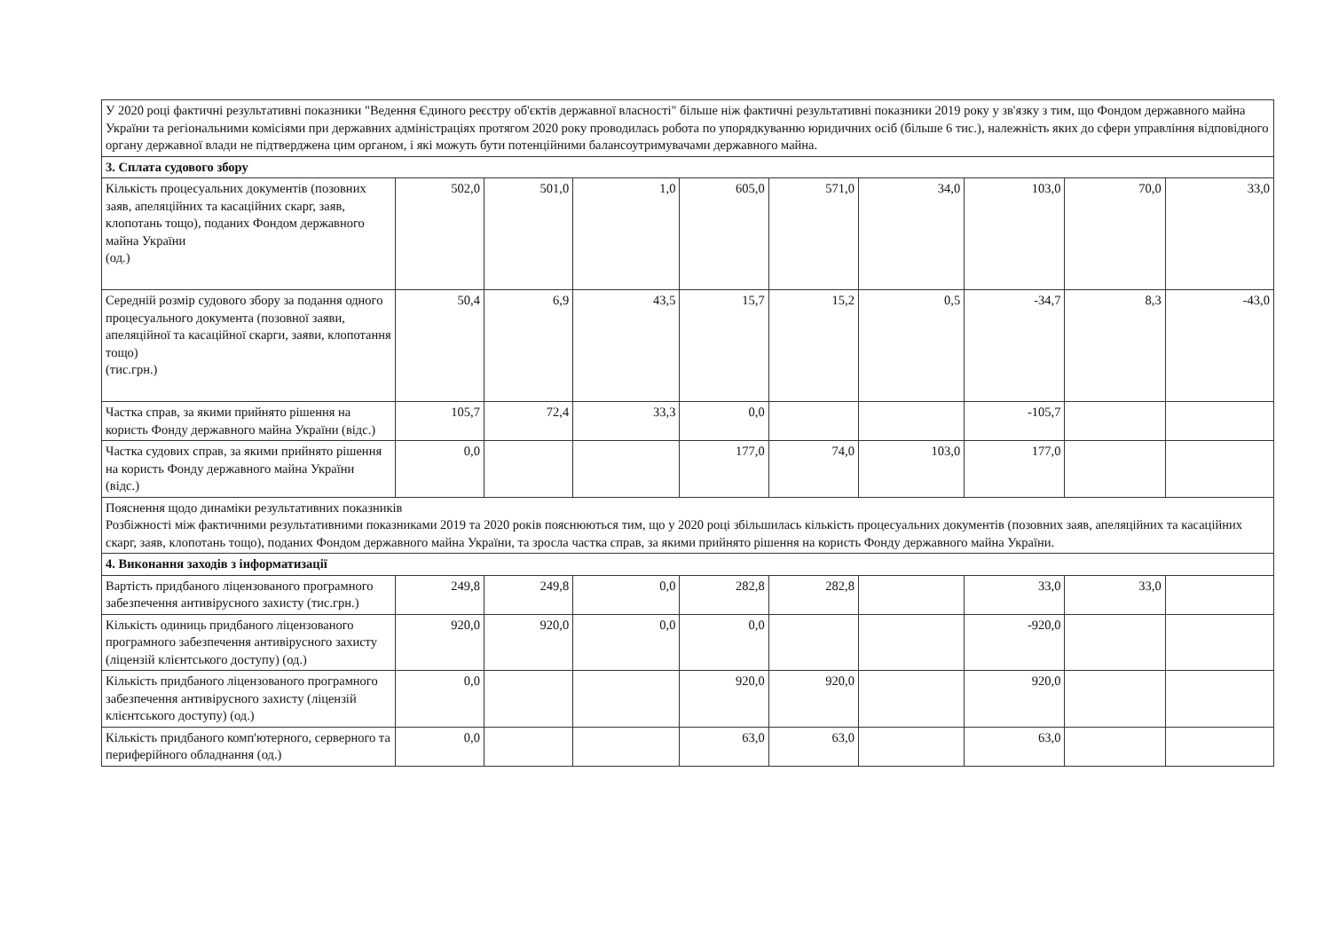| У 2020 році фактичні результативні показники "Ведення Єдиного реєстру об'єктів державної власності" більше ніж фактичні результативні показники 2019 року у зв'язку з тим, що Фондом державного майна України та регіональними комісіями при державних адміністраціях протягом 2020 року проводилась робота по упорядкуванню юридичних осіб (більше 6 тис.), належність яких до сфери управління відповідного органу державної влади не підтверджена цим органом, і які можуть бути потенційними балансоутримувачами державного майна. | | | | | | | | | |
| 3. Сплата судового збору | | | | | | | | | |
| Кількість процесуальних документів (позовних заяв, апеляційних та касаційних скарг, заяв, клопотань тощо), поданих Фондом державного майна України (од.) | 502,0 | 501,0 | 1,0 | 605,0 | 571,0 | 34,0 | 103,0 | 70,0 | 33,0 |
| Середній розмір судового збору за подання одного процесуального документа (позовної заяви, апеляційної та касаційної скарги, заяви, клопотання тощо) (тис.грн.) | 50,4 | 6,9 | 43,5 | 15,7 | 15,2 | 0,5 | -34,7 | 8,3 | -43,0 |
| Частка справ, за якими прийнято рішення на користь Фонду державного майна України (відс.) | 105,7 | 72,4 | 33,3 | 0,0 | | | -105,7 | | |
| Частка судових справ, за якими прийнято рішення на користь Фонду державного майна України (відс.) | 0,0 | | | 177,0 | 74,0 | 103,0 | 177,0 | | |
| Пояснення щодо динаміки результативних показників Розбіжності між фактичними результативними показниками 2019 та 2020 років пояснюються тим, що у 2020 році збільшилась кількість процесуальних документів (позовних заяв, апеляційних та касаційних скарг, заяв, клопотань тощо), поданих Фондом державного майна України, та зросла частка справ, за якими прийнято рішення на користь Фонду державного майна України. | | | | | | | | | |
| 4. Виконання заходів з інформатизації | | | | | | | | | |
| Вартість придбаного ліцензованого програмного забезпечення антивірусного захисту (тис.грн.) | 249,8 | 249,8 | 0,0 | 282,8 | 282,8 | | 33,0 | 33,0 | |
| Кількість одиниць придбаного ліцензованого програмного забезпечення антивірусного захисту (ліцензій клієнтського доступу) (од.) | 920,0 | 920,0 | 0,0 | 0,0 | | | -920,0 | | |
| Кількість придбаного ліцензованого програмного забезпечення антивірусного захисту (ліцензій клієнтського доступу) (од.) | 0,0 | | | 920,0 | 920,0 | | 920,0 | | |
| Кількість придбаного комп'ютерного, серверного та периферійного обладнання (од.) | 0,0 | | | 63,0 | 63,0 | | 63,0 | | |